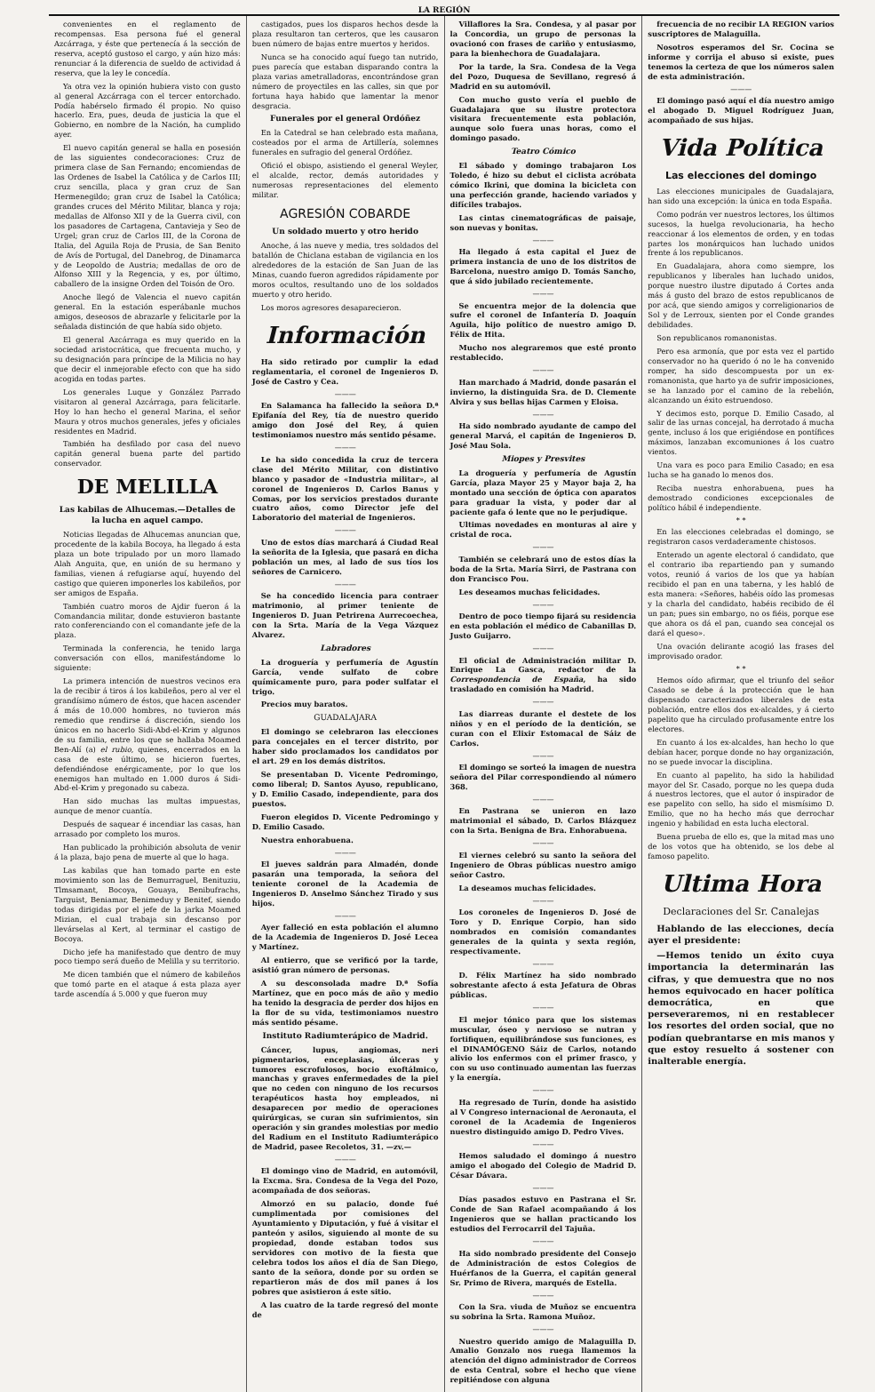LA REGIÓN
convenientes en el reglamento de recompensas. Esa persona fué el general Azcárraga, y éste que pertenecía á la sección de reserva, aceptó gustoso el cargo, y aún hizo más: renunciar á la diferencia de sueldo de actividad á reserva, que la ley le concedía.
Ya otra vez la opinión hubiera visto con gusto al general Azcárraga con el tercer entorchado. Podía habérselo firmado él propio. No quiso hacerlo. Era, pues, deuda de justicia la que el Gobierno, en nombre de la Nación, ha cumplido ayer.
El nuevo capitán general se halla en posesión de las siguientes condecoraciones: Cruz de primera clase de San Fernando; encomiendas de las Ordenes de Isabel la Católica y de Carlos III; cruz sencilla, placa y gran cruz de San Hermenegildo; gran cruz de Isabel la Católica; grandes cruces del Mérito Militar, blanca y roja; medallas de Alfonso XII y de la Guerra civil, con los pasadores de Cartagena, Cantavieja y Seo de Urgel; gran cruz de Carlos III, de la Corona de Italia, del Aguila Roja de Prusia, de San Benito de Avís de Portugal, del Danebrog, de Dinamarca y de Leopoldo de Austria; medallas de oro de Alfonso XIII y la Regencia, y es, por último, caballero de la insigne Orden del Toisón de Oro.
Anoche llegó de Valencia el nuevo capitán general. En la estación esperábanle muchos amigos, deseosos de abrazarle y felicitarle por la señalada distinción de que había sido objeto.
El general Azcárraga es muy querido en la sociedad aristocrática, que frecuenta mucho, y su designación para príncipe de la Milicia no hay que decir el inmejorable efecto con que ha sido acogida en todas partes.
Los generales Luque y González Parrado visitaron al general Azcárraga, para felicitarle. Hoy lo han hecho el general Marina, el señor Maura y otros muchos generales, jefes y oficiales residentes en Madrid.
También ha desfilado por casa del nuevo capitán general buena parte del partido conservador.
DE MELILLA
Las kabilas de Alhucemas.—Detalles de la lucha en aquel campo.
Noticias llegadas de Alhucemas anuncian que, procedente de la kabila Bocoya, ha llegado á esta plaza un bote tripulado por un moro llamado Alah Anguita, que, en unión de su hermano y familias, vienen á refugiarse aquí, huyendo del castigo que quieren imponerles los kabileños, por ser amigos de España.
También cuatro moros de Ajdir fueron á la Comandancia militar, donde estuvieron bastante rato conferenciando con el comandante jefe de la plaza.
Terminada la conferencia, he tenido larga conversación con ellos, manifestándome lo siguiente:
La primera intención de nuestros vecinos era la de recibir á tiros á los kabileños, pero al ver el grandísimo número de éstos, que hacen ascender á más de 10.000 hombres, no tuvieron más remedio que rendirse á discreción, siendo los únicos en no hacerlo Sidi-Abd-el-Krim y algunos de su familia, entre los que se hallaba Moamed Ben-Alí (a) el rubio, quienes, encerrados en la casa de este último, se hicieron fuertes, defendiéndose enérgicamente, por lo que los enemigos han multado en 1.000 duros á Sidi-Abd-el-Krim y pregonado su cabeza.
Han sido muchas las multas impuestas, aunque de menor cuantía.
Después de saquear é incendiar las casas, han arrasado por completo los muros.
Han publicado la prohibición absoluta de venir á la plaza, bajo pena de muerte al que lo haga.
Las kabilas que han tomado parte en este movimiento son las de Bemurraguel, Benituziu, Tlmsamant, Bocoya, Gouaya, Benibufrachs, Targuist, Beniamar, Benimeduy y Benitef, siendo todas dirigidas por el jefe de la jarka Moamed Mizian, el cual trabaja sin descanso por llevárselas al Kert, al terminar el castigo de Bocoya.
Dicho jefe ha manifestado que dentro de muy poco tiempo será dueño de Melilla y su territorio.
Me dicen también que el número de kabileños que tomó parte en el ataque á esta plaza ayer tarde ascendía á 5.000 y que fueron muy
castigados, pues los disparos hechos desde la plaza resultaron tan certeros, que les causaron buen número de bajas entre muertos y heridos.
Nunca se ha conocido aquí fuego tan nutrido, pues parecía que estaban disparando contra la plaza varias ametralladoras, encontrándose gran número de proyectiles en las calles, sin que por fortuna haya habido que lamentar la menor desgracia.
Funerales por el general Ordóñez
En la Catedral se han celebrado esta mañana, costeados por el arma de Artillería, solemnes funerales en sufragio del general Ordóñez.
Ofició el obispo, asistiendo el general Weyler, el alcalde, rector, demás autoridades y numerosas representaciones del elemento militar.
AGRESIÓN COBARDE
Un soldado muerto y otro herido
Anoche, á las nueve y media, tres soldados del batallón de Chiclana estaban de vigilancia en los alrededores de la estación de San Juan de las Minas, cuando fueron agredidos rápidamente por moros ocultos, resultando uno de los soldados muerto y otro herido.
Los moros agresores desaparecieron.
Información
Ha sido retirado por cumplir la edad reglamentaria, el coronel de Ingenieros D. José de Castro y Cea.
———
En Salamanca ha fallecido la señora D.ª Epifanía del Rey, tía de nuestro querido amigo don José del Rey, á quien testimoniamos nuestro más sentido pésame.
———
Le ha sido concedida la cruz de tercera clase del Mérito Militar, con distintivo blanco y pasador de «Industria militar», al coronel de Ingenieros D. Carlos Banus y Comas, por los servicios prestados durante cuatro años, como Director jefe del Laboratorio del material de Ingenieros.
———
Uno de estos días marchará á Ciudad Real la señorita de la Iglesia, que pasará en dicha población un mes, al lado de sus tíos los señores de Carnicero.
———
Se ha concedido licencia para contraer matrimonio, al primer teniente de Ingenieros D. Juan Petrirena Aurrecoechea, con la Srta. María de la Vega Vázquez Alvarez.
Labradores
La droguería y perfumería de Agustín García, vende sulfato de cobre químicamente puro, para poder sulfatar el trigo.
Precios muy baratos.
GUADALAJARA
El domingo se celebraron las elecciones para concejales en el tercer distrito, por haber sido proclamados los candidatos por el art. 29 en los demás distritos.
Se presentaban D. Vicente Pedromingo, como liberal; D. Santos Ayuso, republicano, y D. Emilio Casado, independiente, para dos puestos.
Fueron elegidos D. Vicente Pedromingo y D. Emilio Casado.
Nuestra enhorabuena.
———
El jueves saldrán para Almadén, donde pasarán una temporada, la señora del teniente coronel de la Academia de Ingenieros D. Anselmo Sánchez Tirado y sus hijos.
———
Ayer falleció en esta población el alumno de la Academia de Ingenieros D. José Lecea y Martínez.
Al entierro, que se verificó por la tarde, asistió gran número de personas.
A su desconsolada madre D.ª Sofía Martínez, que en poco más de año y medio ha tenido la desgracia de perder dos hijos en la flor de su vida, testimoniamos nuestro más sentido pésame.
Instituto Radiumterápico de Madrid.
Cáncer, lupus, angiomas, neri pigmentarios, enceplasias, úlceras y tumores escrofulosos, bocio exoftálmico, manchas y graves enfermedades de la piel que no ceden con ninguno de los recursos terapéuticos hasta hoy empleados, ni desaparecen por medio de operaciones quirúrgicas, se curan sin sufrimientos, sin operación y sin grandes molestias por medio del Radium en el Instituto Radiumterápico de Madrid, pasee Recoletos, 31. —zv.—
———
El domingo vino de Madrid, en automóvil, la Excma. Sra. Condesa de la Vega del Pozo, acompañada de dos señoras.
Almorzó en su palacio, donde fué cumplimentada por comisiones del Ayuntamiento y Diputación, y fué á visitar el panteón y asilos, siguiendo al monte de su propiedad, donde estaban todos sus servidores con motivo de la fiesta que celebra todos los años el día de San Diego, santo de la señora, donde por su orden se repartieron más de dos mil panes á los pobres que asistieron á este sitio.
A las cuatro de la tarde regresó del monte de
Villaflores la Sra. Condesa, y al pasar por la Concordia, un grupo de personas la ovacionó con frases de cariño y entusiasmo, para la bienhechora de Guadalajara.
Por la tarde, la Sra. Condesa de la Vega del Pozo, Duquesa de Sevillano, regresó á Madrid en su automóvil.
Con mucho gusto vería el pueblo de Guadalajara que su ilustre protectora visitara frecuentemente esta población, aunque solo fuera unas horas, como el domingo pasado.
Teatro Cómico
El sábado y domingo trabajaron Los Toledo, é hizo su debut el ciclista acróbata cómico Ikrini, que domina la bicicleta con una perfección grande, haciendo variados y difíciles trabajos.
Las cintas cinematográficas de paisaje, son nuevas y bonitas.
———
Ha llegado á esta capital el Juez de primera instancia de uno de los distritos de Barcelona, nuestro amigo D. Tomás Sancho, que á sido jubilado recientemente.
———
Se encuentra mejor de la dolencia que sufre el coronel de Infantería D. Joaquín Aguila, hijo político de nuestro amigo D. Félix de Hita.
Mucho nos alegraremos que esté pronto restablecido.
———
Han marchado á Madrid, donde pasarán el invierno, la distinguida Sra. de D. Clemente Alvira y sus bellas hijas Carmen y Eloisa.
———
Ha sido nombrado ayudante de campo del general Marvá, el capitán de Ingenieros D. José Mau Sola.
Miopes y Presvites
La droguería y perfumería de Agustín García, plaza Mayor 25 y Mayor baja 2, ha montado una sección de óptica con aparatos para graduar la vista, y poder dar al paciente gafa ó lente que no le perjudique.
Ultimas novedades en monturas al aire y cristal de roca.
———
También se celebrará uno de estos días la boda de la Srta. María Sirri, de Pastrana con don Francisco Pou.
Les deseamos muchas felicidades.
———
Dentro de poco tiempo fijará su residencia en esta población el médico de Cabanillas D. Justo Guijarro.
———
El oficial de Administración militar D. Enrique La Gasca, redactor de la Correspondencia de España, ha sido trasladado en comisión ha Madrid.
———
Las diarreas durante el destete de los niños y en el período de la dentición, se curan con el Elixir Estomacal de Sáiz de Carlos.
———
El domingo se sorteó la imagen de nuestra señora del Pilar correspondiendo al número 368.
———
En Pastrana se unieron en lazo matrimonial el sábado, D. Carlos Blázquez con la Srta. Benigna de Bra. Enhorabuena.
———
El viernes celebró su santo la señora del Ingeniero de Obras públicas nuestro amigo señor Castro.
La deseamos muchas felicidades.
———
Los coroneles de Ingenieros D. José de Toro y D. Enrique Corpio, han sido nombrados en comisión comandantes generales de la quinta y sexta región, respectivamente.
———
D. Félix Martínez ha sido nombrado sobrestante afecto á esta Jefatura de Obras públicas.
———
El mejor tónico para que los sistemas muscular, óseo y nervioso se nutran y fortifiquen, equilibrándose sus funciones, es el DINAMÓGENO Sáiz de Carlos, notando alivio los enfermos con el primer frasco, y con su uso continuado aumentan las fuerzas y la energía.
———
Ha regresado de Turín, donde ha asistido al V Congreso internacional de Aeronauta, el coronel de la Academia de Ingenieros nuestro distinguido amigo D. Pedro Vives.
———
Hemos saludado el domingo á nuestro amigo el abogado del Colegio de Madrid D. César Dávara.
———
Días pasados estuvo en Pastrana el Sr. Conde de San Rafael acompañando á los Ingenieros que se hallan practicando los estudios del Ferrocarril del Tajuña.
———
Ha sido nombrado presidente del Consejo de Administración de estos Colegios de Huérfanos de la Guerra, el capitán general Sr. Primo de Rivera, marqués de Estella.
———
Con la Sra. viuda de Muñoz se encuentra su sobrina la Srta. Ramona Muñoz.
———
Nuestro querido amigo de Malaguilla D. Amalio Gonzalo nos ruega llamemos la atención del digno administrador de Correos de esta Central, sobre el hecho que viene repitiéndose con alguna
frecuencia de no recibir LA REGION varios suscriptores de Malaguilla.
Nosotros esperamos del Sr. Cocina se informe y corrija el abuso si existe, pues tenemos la certeza de que los números salen de esta administración.
———
El domingo pasó aquí el día nuestro amigo el abogado D. Miguel Rodríguez Juan, acompañado de sus hijas.
Vida Política
Las elecciones del domingo
Las elecciones municipales de Guadalajara, han sido una excepción: la única en toda España.
Como podrán ver nuestros lectores, los últimos sucesos, la huelga revolucionaria, ha hecho reaccionar á los elementos de orden, y en todas partes los monárquicos han luchado unidos frente á los republicanos.
En Guadalajara, ahora como siempre, los republicanos y liberales han luchado unidos, porque nuestro ilustre diputado á Cortes anda más á gusto del brazo de estos republicanos de por acá, que siendo amigos y correligionarios de Sol y de Lerroux, sienten por el Conde grandes debilidades.
Son republicanos romanonistas.
Pero esa armonía, que por esta vez el partido conservador no ha querido ó no le ha convenido romper, ha sido descompuesta por un ex-romanonista, que harto ya de sufrir imposiciones, se ha lanzado por el camino de la rebelión, alcanzando un éxito estruendoso.
Y decimos esto, porque D. Emilio Casado, al salir de las urnas concejal, ha derrotado á mucha gente, incluso á los que erigiéndose en pontífices máximos, lanzaban excomuniones á los cuatro vientos.
Una vara es poco para Emilio Casado; en esa lucha se ha ganado lo menos dos.
Reciba nuestra enhorabuena, pues ha demostrado condiciones excepcionales de político hábil é independiente.
* *
En las elecciones celebradas el domingo, se registraron casos verdaderamente chistosos.
Enterado un agente electoral ó candidato, que el contrario iba repartiendo pan y sumando votos, reunió á varios de los que ya habían recibido el pan en una taberna, y les habló de esta manera: «Señores, habéis oído las promesas y la charla del candidato, habéis recibido de él un pan; pues sin embargo, no os fiéis, porque ese que ahora os dá el pan, cuando sea concejal os dará el queso».
Una ovación delirante acogió las frases del improvisado orador.
* *
Hemos oído afirmar, que el triunfo del señor Casado se debe á la protección que le han dispensado caracterizados liberales de esta población, entre ellos dos ex-alcaldes, y á cierto papelito que ha circulado profusamente entre los electores.
En cuanto á los ex-alcaldes, han hecho lo que debían hacer, porque donde no hay organización, no se puede invocar la disciplina.
En cuanto al papelito, ha sido la habilidad mayor del Sr. Casado, porque no les quepa duda á nuestros lectores, que el autor ó inspirador de ese papelito con sello, ha sido el mismísimo D. Emilio, que no ha hecho más que derrochar ingenio y habilidad en esta lucha electoral.
Buena prueba de ello es, que la mitad mas uno de los votos que ha obtenido, se los debe al famoso papelito.
Ultima Hora
Declaraciones del Sr. Canalejas
Hablando de las elecciones, decía ayer el presidente:
—Hemos tenido un éxito cuya importancia la determinarán las cifras, y que demuestra que no nos hemos equivocado en hacer política democrática, en que perseveraremos, ni en restablecer los resortes del orden social, que no podían quebrantarse en mis manos y que estoy resuelto á sostener con inalterable energía.